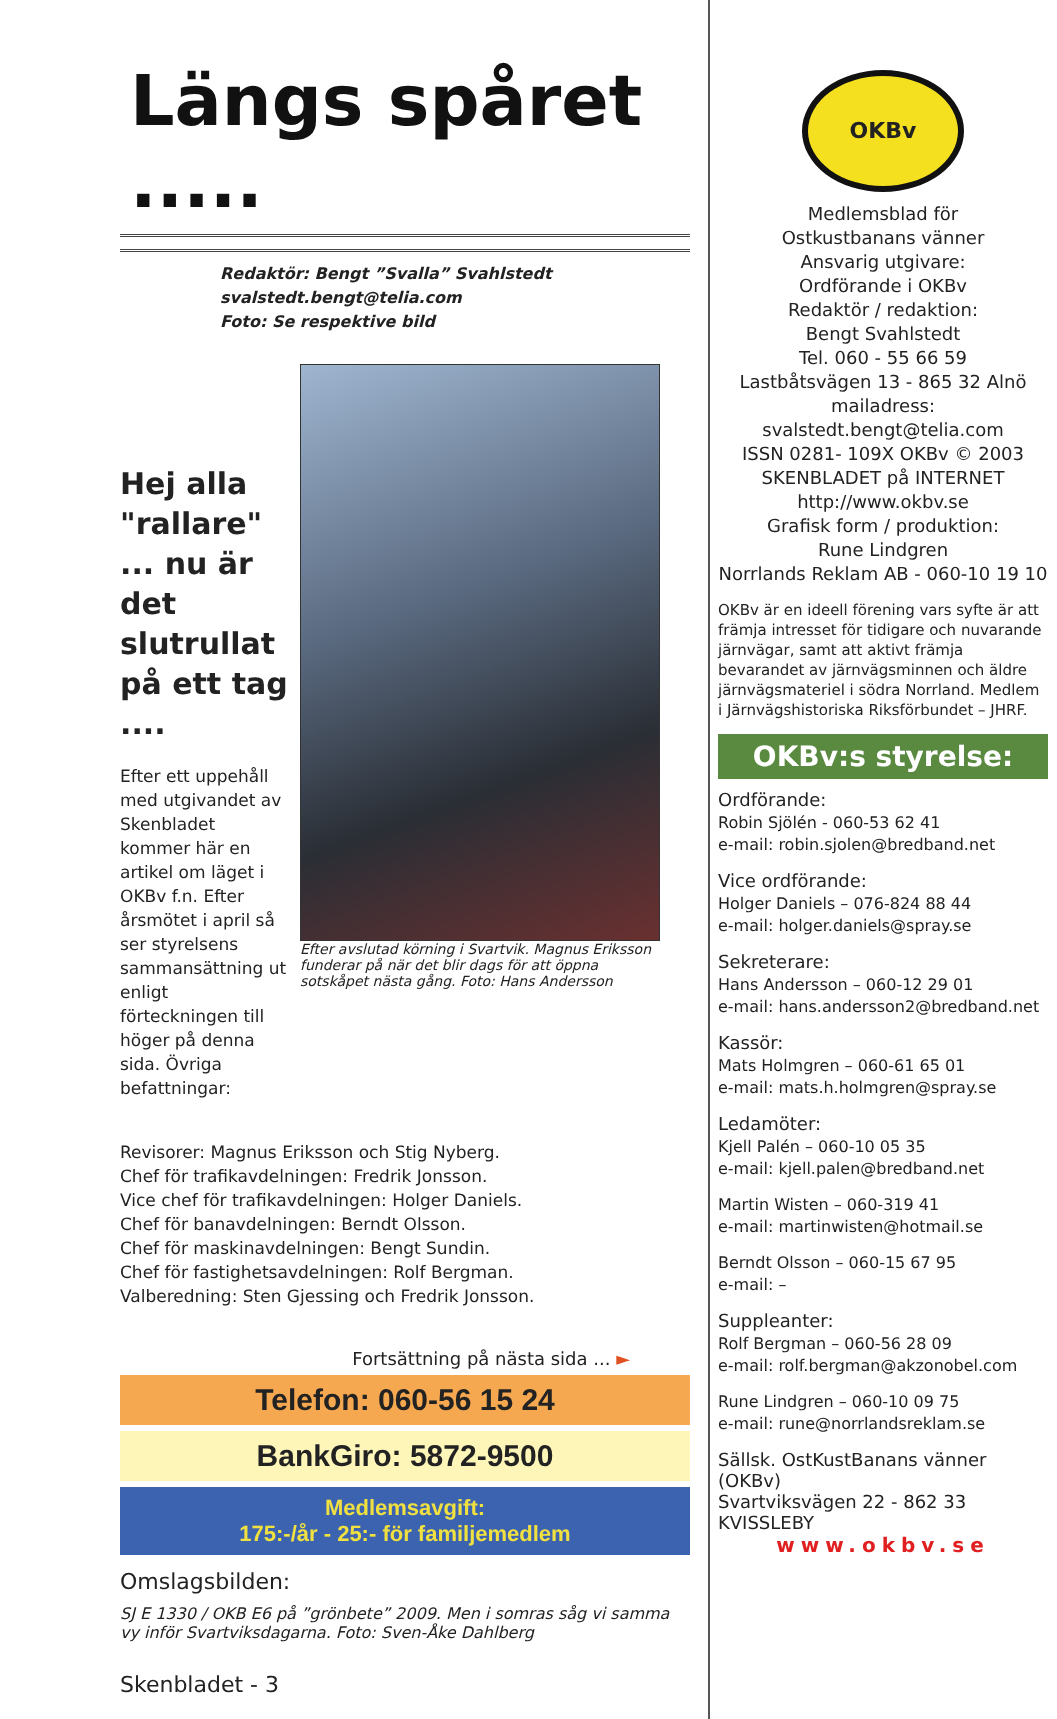Längs spåret .....
Redaktör: Bengt ”Svalla” Svahlstedt
svalstedt.bengt@telia.com
Foto: Se respektive bild
Hej alla "rallare" ... nu är det slutrullat på ett tag ....
Efter ett uppehåll med utgivandet av Skenbladet kommer här en artikel om läget i OKBv f.n. Efter årsmötet i april så ser styrelsens sammansättning ut enligt förteckningen till höger på denna sida. Övriga befattningar:
Efter avslutad körning i Svartvik. Magnus Eriksson funderar på när det blir dags för att öppna sotskåpet nästa gång. Foto: Hans Andersson
Revisorer: Magnus Eriksson och Stig Nyberg.
Chef för trafikavdelningen: Fredrik Jonsson.
Vice chef för trafikavdelningen: Holger Daniels.
Chef för banavdelningen: Berndt Olsson.
Chef för maskinavdelningen: Bengt Sundin.
Chef för fastighetsavdelningen: Rolf Bergman.
Valberedning: Sten Gjessing och Fredrik Jonsson.
Fortsättning på nästa sida ... ►
Telefon: 060-56 15 24
BankGiro: 5872-9500
Medlemsavgift:
175:-/år - 25:- för familjemedlem
Omslagsbilden:
SJ E 1330 / OKB E6 på ”grönbete” 2009. Men i somras såg vi samma vy inför Svartviksdagarna. Foto: Sven-Åke Dahlberg
Skenbladet - 3
OKBv
Medlemsblad för
Ostkustbanans vänner
Ansvarig utgivare:
Ordförande i OKBv
Redaktör / redaktion:
Bengt Svahlstedt
Tel. 060 - 55 66 59
Lastbåtsvägen 13 - 865 32 Alnö
mailadress: svalstedt.bengt@telia.com
ISSN 0281- 109X OKBv © 2003
SKENBLADET på INTERNET
http://www.okbv.se
Grafisk form / produktion:
Rune Lindgren
Norrlands Reklam AB - 060-10 19 10
OKBv är en ideell förening vars syfte är att främja intresset för tidigare och nuvarande järnvägar, samt att aktivt främja bevarandet av järnvägsminnen och äldre järnvägsmateriel i södra Norrland. Medlem i Järnvägshistoriska Riksförbundet – JHRF.
OKBv:s styrelse:
Ordförande:
Robin Sjölén - 060-53 62 41
e-mail: robin.sjolen@bredband.net
Vice ordförande:
Holger Daniels – 076-824 88 44
e-mail: holger.daniels@spray.se
Sekreterare:
Hans Andersson – 060-12 29 01
e-mail: hans.andersson2@bredband.net
Kassör:
Mats Holmgren – 060-61 65 01
e-mail: mats.h.holmgren@spray.se
Ledamöter:
Kjell Palén – 060-10 05 35
e-mail: kjell.palen@bredband.net
Martin Wisten – 060-319 41
e-mail: martinwisten@hotmail.se
Berndt Olsson – 060-15 67 95
e-mail: –
Suppleanter:
Rolf Bergman – 060-56 28 09
e-mail: rolf.bergman@akzonobel.com
Rune Lindgren – 060-10 09 75
e-mail: rune@norrlandsreklam.se
Sällsk. OstKustBanans vänner (OKBv)
Svartviksvägen 22 - 862 33 KVISSLEBY
www.okbv.se